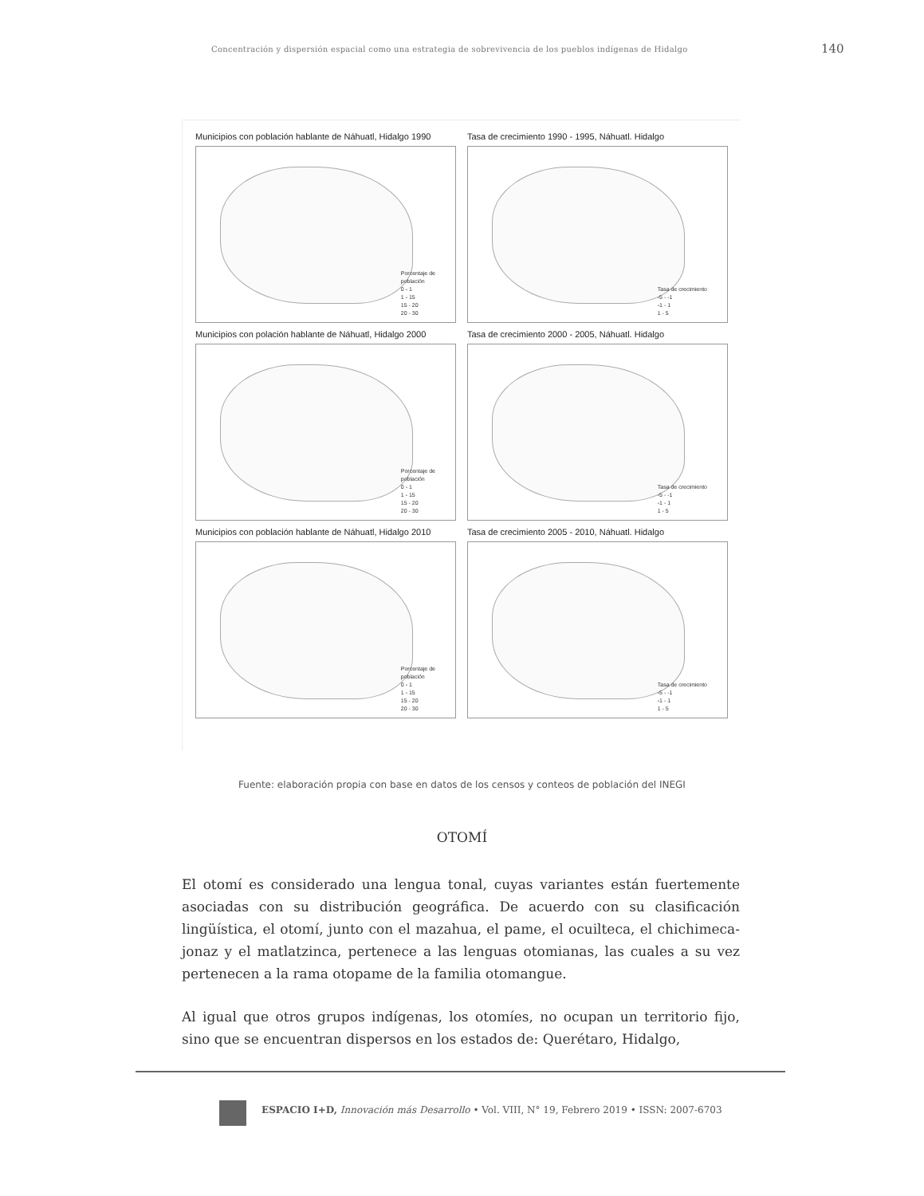Concentración y dispersión espacial como una estrategia de sobrevivencia de los pueblos indígenas de Hidalgo 140
Municipios con población hablante de Náhuatl, Hidalgo 1990
Porcentaje de
población
0 - 1
1 - 15
15 - 20
20 - 30
Tasa de crecimiento 1990 - 1995, Náhuatl. Hidalgo
Tasa de crecimiento
-5 - -1
-1 - 1
1 - 5
Municipios con polación hablante de Náhuatl, Hidalgo 2000
Porcentaje de
población
0 - 1
1 - 15
15 - 20
20 - 30
Tasa de crecimiento 2000 - 2005, Náhuatl. Hidalgo
Tasa de crecimiento
-5 - -1
-1 - 1
1 - 5
Municipios con población hablante de Náhuatl, Hidalgo 2010
Porcentaje de
población
0 - 1
1 - 15
15 - 20
20 - 30
Tasa de crecimiento 2005 - 2010, Náhuatl. Hidalgo
Tasa de crecimiento
-5 - -1
-1 - 1
1 - 5
Fuente: elaboración propia con base en datos de los censos y conteos de población del INEGI
OTOMÍ
El otomí es considerado una lengua tonal, cuyas variantes están fuertemente asociadas con su distribución geográfica. De acuerdo con su clasificación lingüística, el otomí, junto con el mazahua, el pame, el ocuilteca, el chichimeca-jonaz y el matlatzinca, pertenece a las lenguas otomianas, las cuales a su vez pertenecen a la rama otopame de la familia otomangue.
Al igual que otros grupos indígenas, los otomíes, no ocupan un territorio fijo, sino que se encuentran dispersos en los estados de: Querétaro, Hidalgo,
ESPACIO I+D, Innovación más Desarrollo • Vol. VIII, N° 19, Febrero 2019 • ISSN: 2007-6703